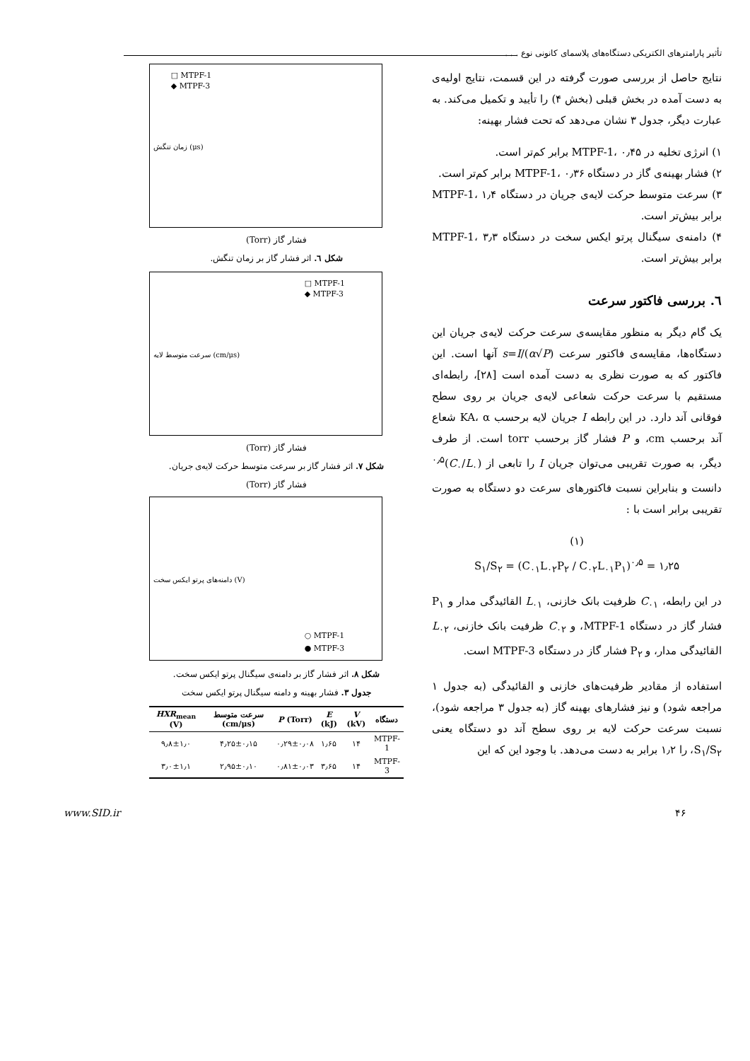تأثیر پارامترهای الکتریکی دستگاه‌های پلاسمای کانونی نوع . . .
نتایج حاصل از بررسی صورت گرفته در این قسمت، نتایج اولیه‌ی به دست آمده در بخش قبلی (بخش ۴) را تأیید و تکمیل می‌کند. به عبارت دیگر، جدول ۳ نشان می‌دهد که تحت فشار بهینه:
۱) انرژی تخلیه در MTPF-1، ۰٫۴۵ برابر کم‌تر است.
۲) فشار بهینه‌ی گاز در دستگاه MTPF-1، ۰٫۳۶ برابر کم‌تر است.
۳) سرعت متوسط حرکت لایه‌ی جریان در دستگاه MTPF-1، ۱٫۴ برابر بیش‌تر است.
۴) دامنه‌ی سیگنال پرتو ایکس سخت در دستگاه MTPF-1، ۳٫۳ برابر بیش‌تر است.
٦. بررسی فاکتور سرعت
یک گام دیگر به منظور مقایسه‌ی سرعت حرکت لایه‌ی جریان این دستگاه‌ها، مقایسه‌ی فاکتور سرعت s=I/(α√P) آنها است. این فاکتور که به صورت نظری به دست آمده است [۲۸]، رابطه‌ای مستقیم با سرعت حرکت شعاعی لایه‌ی جریان بر روی سطح فوقانی آند دارد. در این رابطه I جریان لایه برحسب KA، α شعاع آند برحسب cm، و P فشار گاز برحسب torr است. از طرف دیگر، به صورت تقریبی می‌توان جریان I را تابعی از (C<sub>۰</sub>/L<sub>۰</sub>)<sup>۰٫۵</sup> دانست و بنابراین نسبت فاکتورهای سرعت دو دستگاه به صورت تقریبی برابر است با :
(۱)
S<sub>۱</sub>/S<sub>۲</sub> = (C<sub>۰۱</sub>L<sub>۰۲</sub>P<sub>۲</sub> / C<sub>۰۲</sub>L<sub>۰۱</sub>P<sub>۱</sub>)<sup>۰٫۵</sup> = ۱٫۲۵
در این رابطه، C<sub>۰۱</sub> ظرفیت بانک خازنی، L<sub>۰۱</sub> القائیدگی مدار و P<sub>۱</sub> فشار گاز در دستگاه MTPF-1، و C<sub>۰۲</sub> ظرفیت بانک خازنی، L<sub>۰۲</sub> القائیدگی مدار، و P<sub>۲</sub> فشار گاز در دستگاه MTPF-3 است.
استفاده از مقادیر ظرفیت‌های خازنی و القائیدگی (به جدول ۱ مراجعه شود) و نیز فشارهای بهینه گاز (به جدول ۳ مراجعه شود)، نسبت سرعت حرکت لایه بر روی سطح آند دو دستگاه یعنی S<sub>۱</sub>/S<sub>۲</sub>، را ۱٫۲ برابر به دست می‌دهد. با وجود این که این
□ MTPF-1
◆ MTPF-3
زمان تنگش (μs)
فشار گاز (Torr)
شکل ٦. اثر فشار گاز بر زمان تنگش.
□ MTPF-1
◆ MTPF-3
سرعت متوسط لایه (cm/μs)
فشار گاز (Torr)
شکل ۷. اثر فشار گاز بر سرعت متوسط حرکت لایه‌ی جریان.
فشار گاز (Torr)
○ MTPF-1
● MTPF-3
دامنه‌های پرتو ایکس سخت (V)
شکل ۸. اثر فشار گاز بر دامنه‌ی سیگنال پرتو ایکس سخت.
جدول ۳. فشار بهینه و دامنه سیگنال پرتو ایکس سخت
| دستگاه | V (kV) | E (kJ) | P (Torr) | سرعت متوسط (cm/μs) | HXR<sub>mean</sub> (V) |
| --- | --- | --- | --- | --- | --- |
| MTPF-1 | ۱۴ | ۱٫۶۵ | ۰٫۲۹±۰٫۰۸ | ۴٫۲۵±۰٫۱۵ | ۹٫۸±۱٫۰ |
| MTPF-3 | ۱۴ | ۳٫۶۵ | ۰٫۸۱±۰٫۰۳ | ۲٫۹۵±۰٫۱۰ | ۳٫۰±۱٫۱ |
۴۶ www.SID.ir